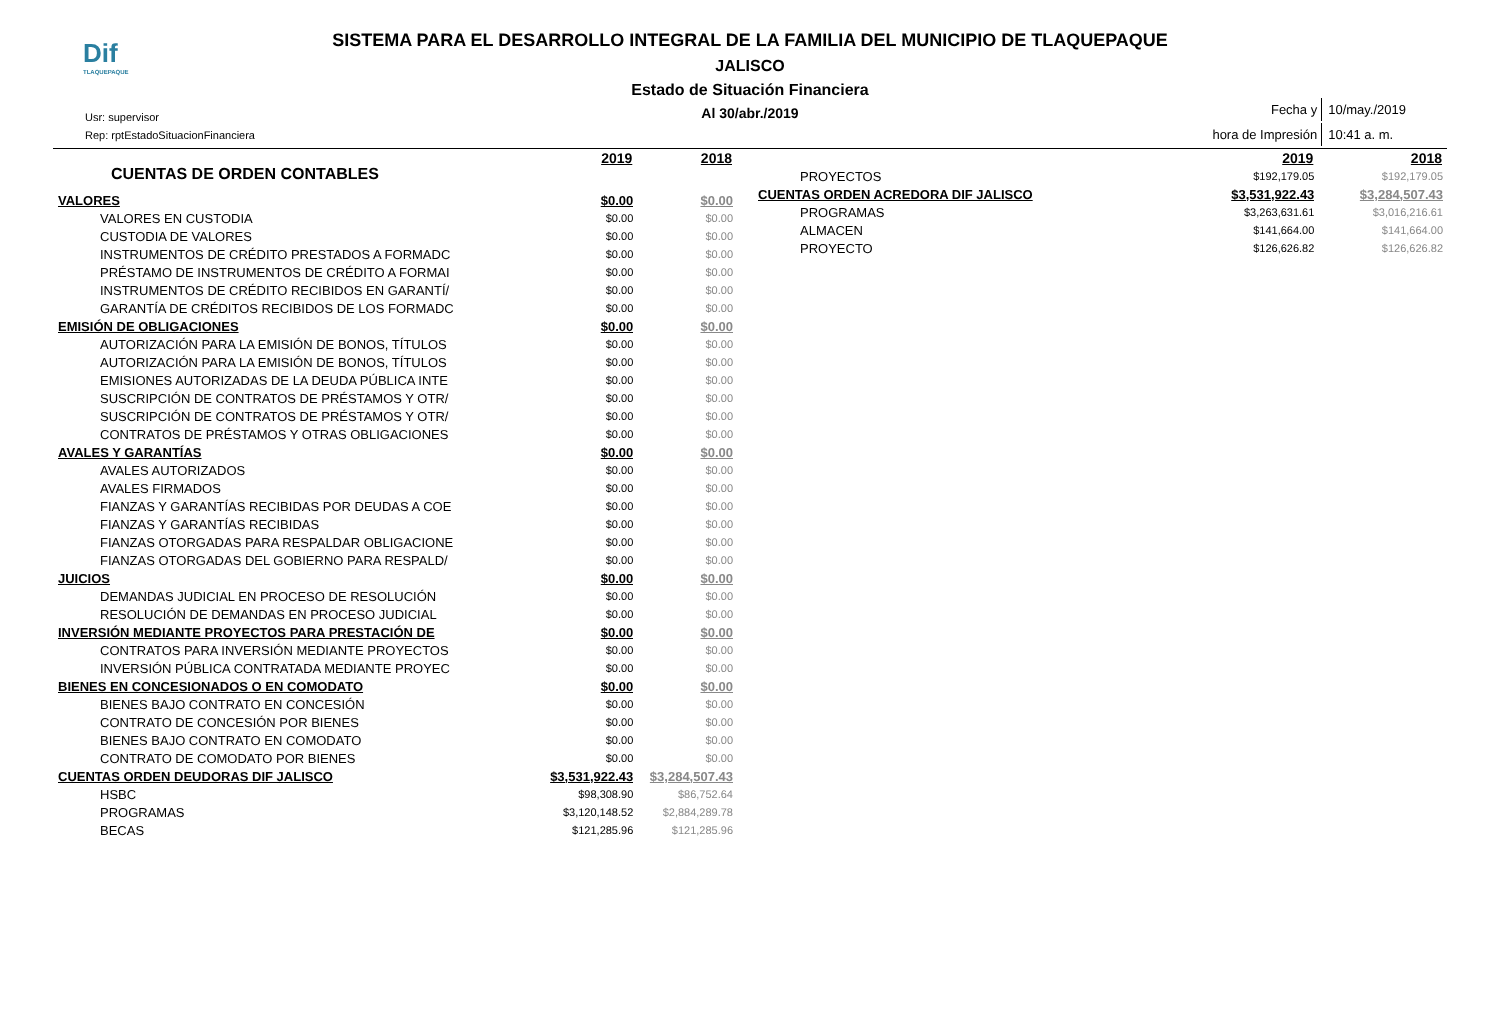Dif
TLAQUEPAQUE
SISTEMA PARA EL DESARROLLO INTEGRAL DE LA FAMILIA DEL MUNICIPIO DE TLAQUEPAQUE
JALISCO
Estado de Situación Financiera
Al 30/abr./2019
Usr: supervisor
Rep: rptEstadoSituacionFinanciera
| Fecha y | 10/may./2019 |
| hora de Impresión | 10:41 a. m. |
| CUENTAS DE ORDEN CONTABLES | 2019 | 2018 |
| VALORES | $0.00 | $0.00 |
| VALORES EN CUSTODIA | $0.00 | $0.00 |
| CUSTODIA DE VALORES | $0.00 | $0.00 |
| INSTRUMENTOS DE CRÉDITO PRESTADOS A FORMADC | $0.00 | $0.00 |
| PRÉSTAMO DE INSTRUMENTOS DE CRÉDITO A FORMAI | $0.00 | $0.00 |
| INSTRUMENTOS DE CRÉDITO RECIBIDOS EN GARANTÍ/ | $0.00 | $0.00 |
| GARANTÍA DE CRÉDITOS RECIBIDOS DE LOS FORMADC | $0.00 | $0.00 |
| EMISIÓN DE OBLIGACIONES | $0.00 | $0.00 |
| AUTORIZACIÓN PARA LA EMISIÓN DE BONOS, TÍTULOS | $0.00 | $0.00 |
| AUTORIZACIÓN PARA LA EMISIÓN DE BONOS, TÍTULOS | $0.00 | $0.00 |
| EMISIONES AUTORIZADAS DE LA DEUDA PÚBLICA INTE | $0.00 | $0.00 |
| SUSCRIPCIÓN DE CONTRATOS DE PRÉSTAMOS Y OTR/ | $0.00 | $0.00 |
| SUSCRIPCIÓN DE CONTRATOS DE PRÉSTAMOS Y OTR/ | $0.00 | $0.00 |
| CONTRATOS DE PRÉSTAMOS Y OTRAS OBLIGACIONES | $0.00 | $0.00 |
| AVALES Y GARANTÍAS | $0.00 | $0.00 |
| AVALES AUTORIZADOS | $0.00 | $0.00 |
| AVALES FIRMADOS | $0.00 | $0.00 |
| FIANZAS Y GARANTÍAS RECIBIDAS POR DEUDAS A COE | $0.00 | $0.00 |
| FIANZAS Y GARANTÍAS RECIBIDAS | $0.00 | $0.00 |
| FIANZAS OTORGADAS PARA RESPALDAR OBLIGACIONE | $0.00 | $0.00 |
| FIANZAS OTORGADAS DEL GOBIERNO PARA RESPALD/ | $0.00 | $0.00 |
| JUICIOS | $0.00 | $0.00 |
| DEMANDAS JUDICIAL EN PROCESO DE RESOLUCIÓN | $0.00 | $0.00 |
| RESOLUCIÓN DE DEMANDAS EN PROCESO JUDICIAL | $0.00 | $0.00 |
| INVERSIÓN MEDIANTE PROYECTOS PARA PRESTACIÓN DE | $0.00 | $0.00 |
| CONTRATOS PARA INVERSIÓN MEDIANTE PROYECTOS | $0.00 | $0.00 |
| INVERSIÓN PÚBLICA CONTRATADA MEDIANTE PROYEC | $0.00 | $0.00 |
| BIENES EN CONCESIONADOS O EN COMODATO | $0.00 | $0.00 |
| BIENES BAJO CONTRATO EN CONCESIÓN | $0.00 | $0.00 |
| CONTRATO DE CONCESIÓN POR BIENES | $0.00 | $0.00 |
| BIENES BAJO CONTRATO EN COMODATO | $0.00 | $0.00 |
| CONTRATO DE COMODATO POR BIENES | $0.00 | $0.00 |
| CUENTAS ORDEN DEUDORAS DIF JALISCO | $3,531,922.43 | $3,284,507.43 |
| HSBC | $98,308.90 | $86,752.64 |
| PROGRAMAS | $3,120,148.52 | $2,884,289.78 |
| BECAS | $121,285.96 | $121,285.96 |
| | 2019 | 2018 |
| PROYECTOS | $192,179.05 | $192,179.05 |
| CUENTAS ORDEN ACREDORA DIF JALISCO | $3,531,922.43 | $3,284,507.43 |
| PROGRAMAS | $3,263,631.61 | $3,016,216.61 |
| ALMACEN | $141,664.00 | $141,664.00 |
| PROYECTO | $126,626.82 | $126,626.82 |